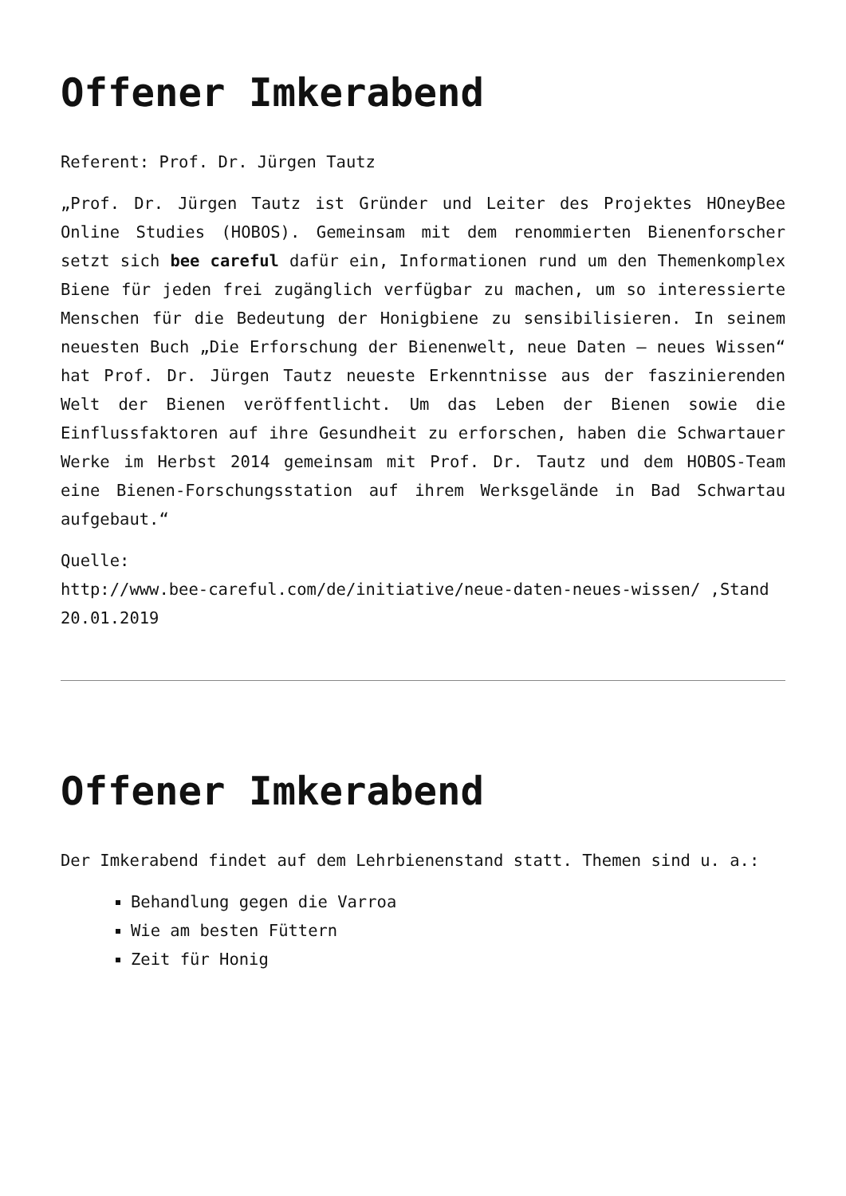Offener Imkerabend
Referent: Prof. Dr. Jürgen Tautz
„Prof. Dr. Jürgen Tautz ist Gründer und Leiter des Projektes HOneyBee Online Studies (HOBOS). Gemeinsam mit dem renommierten Bienenforscher setzt sich bee careful dafür ein, Informationen rund um den Themenkomplex Biene für jeden frei zugänglich verfügbar zu machen, um so interessierte Menschen für die Bedeutung der Honigbiene zu sensibilisieren. In seinem neuesten Buch „Die Erforschung der Bienenwelt, neue Daten – neues Wissen“ hat Prof. Dr. Jürgen Tautz neueste Erkenntnisse aus der faszinierenden Welt der Bienen veröffentlicht. Um das Leben der Bienen sowie die Einflussfaktoren auf ihre Gesundheit zu erforschen, haben die Schwartauer Werke im Herbst 2014 gemeinsam mit Prof. Dr. Tautz und dem HOBOS-Team eine Bienen-Forschungsstation auf ihrem Werksgelände in Bad Schwartau aufgebaut.“
Quelle:
http://www.bee-careful.com/de/initiative/neue-daten-neues-wissen/ ,Stand 20.01.2019
Offener Imkerabend
Der Imkerabend findet auf dem Lehrbienenstand statt. Themen sind u. a.:
Behandlung gegen die Varroa
Wie am besten Füttern
Zeit für Honig